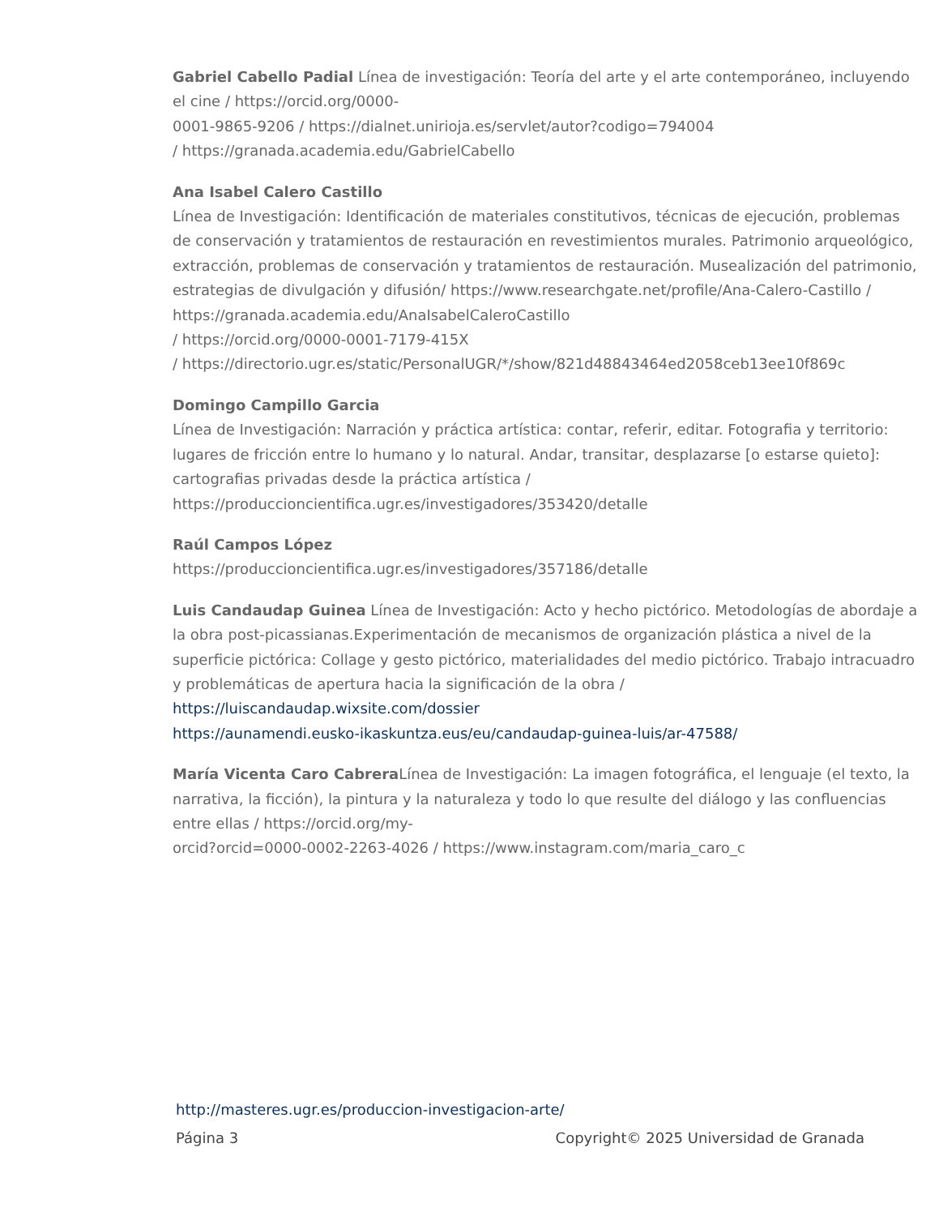Gabriel Cabello Padial Línea de investigación: Teoría del arte y el arte contemporáneo, incluyendo el cine / https://orcid.org/0000-
0001-9865-9206 / https://dialnet.unirioja.es/servlet/autor?codigo=794004
/ https://granada.academia.edu/GabrielCabello
Ana Isabel Calero Castillo
Línea de Investigación: Identificación de materiales constitutivos, técnicas de ejecución, problemas de conservación y tratamientos de restauración en revestimientos murales. Patrimonio arqueológico, extracción, problemas de conservación y tratamientos de restauración. Musealización del patrimonio, estrategias de divulgación y difusión/ https://www.researchgate.net/profile/Ana-Calero-Castillo / https://granada.academia.edu/AnaIsabelCaleroCastillo
/ https://orcid.org/0000-0001-7179-415X
/ https://directorio.ugr.es/static/PersonalUGR/*/show/821d48843464ed2058ceb13ee10f869c
Domingo Campillo Garcia
Línea de Investigación: Narración y práctica artística: contar, referir, editar. Fotografia y territorio: lugares de fricción entre lo humano y lo natural. Andar, transitar, desplazarse [o estarse quieto]: cartografias privadas desde la práctica artística / https://produccioncientifica.ugr.es/investigadores/353420/detalle
Raúl Campos López
https://produccioncientifica.ugr.es/investigadores/357186/detalle
Luis Candaudap Guinea Línea de Investigación: Acto y hecho pictórico. Metodologías de abordaje a la obra post-picassianas.Experimentación de mecanismos de organización plástica a nivel de la superficie pictórica: Collage y gesto pictórico, materialidades del medio pictórico. Trabajo intracuadro y problemáticas de apertura hacia la significación de la obra /
https://luiscandaudap.wixsite.com/dossier
https://aunamendi.eusko-ikaskuntza.eus/eu/candaudap-guinea-luis/ar-47588/
María Vicenta Caro Cabrera Línea de Investigación: La imagen fotográfica, el lenguaje (el texto, la narrativa, la ficción), la pintura y la naturaleza y todo lo que resulte del diálogo y las confluencias entre ellas / https://orcid.org/my-
orcid?orcid=0000-0002-2263-4026 / https://www.instagram.com/maria_caro_c
http://masteres.ugr.es/produccion-investigacion-arte/
Página 3 Copyright© 2025 Universidad de Granada